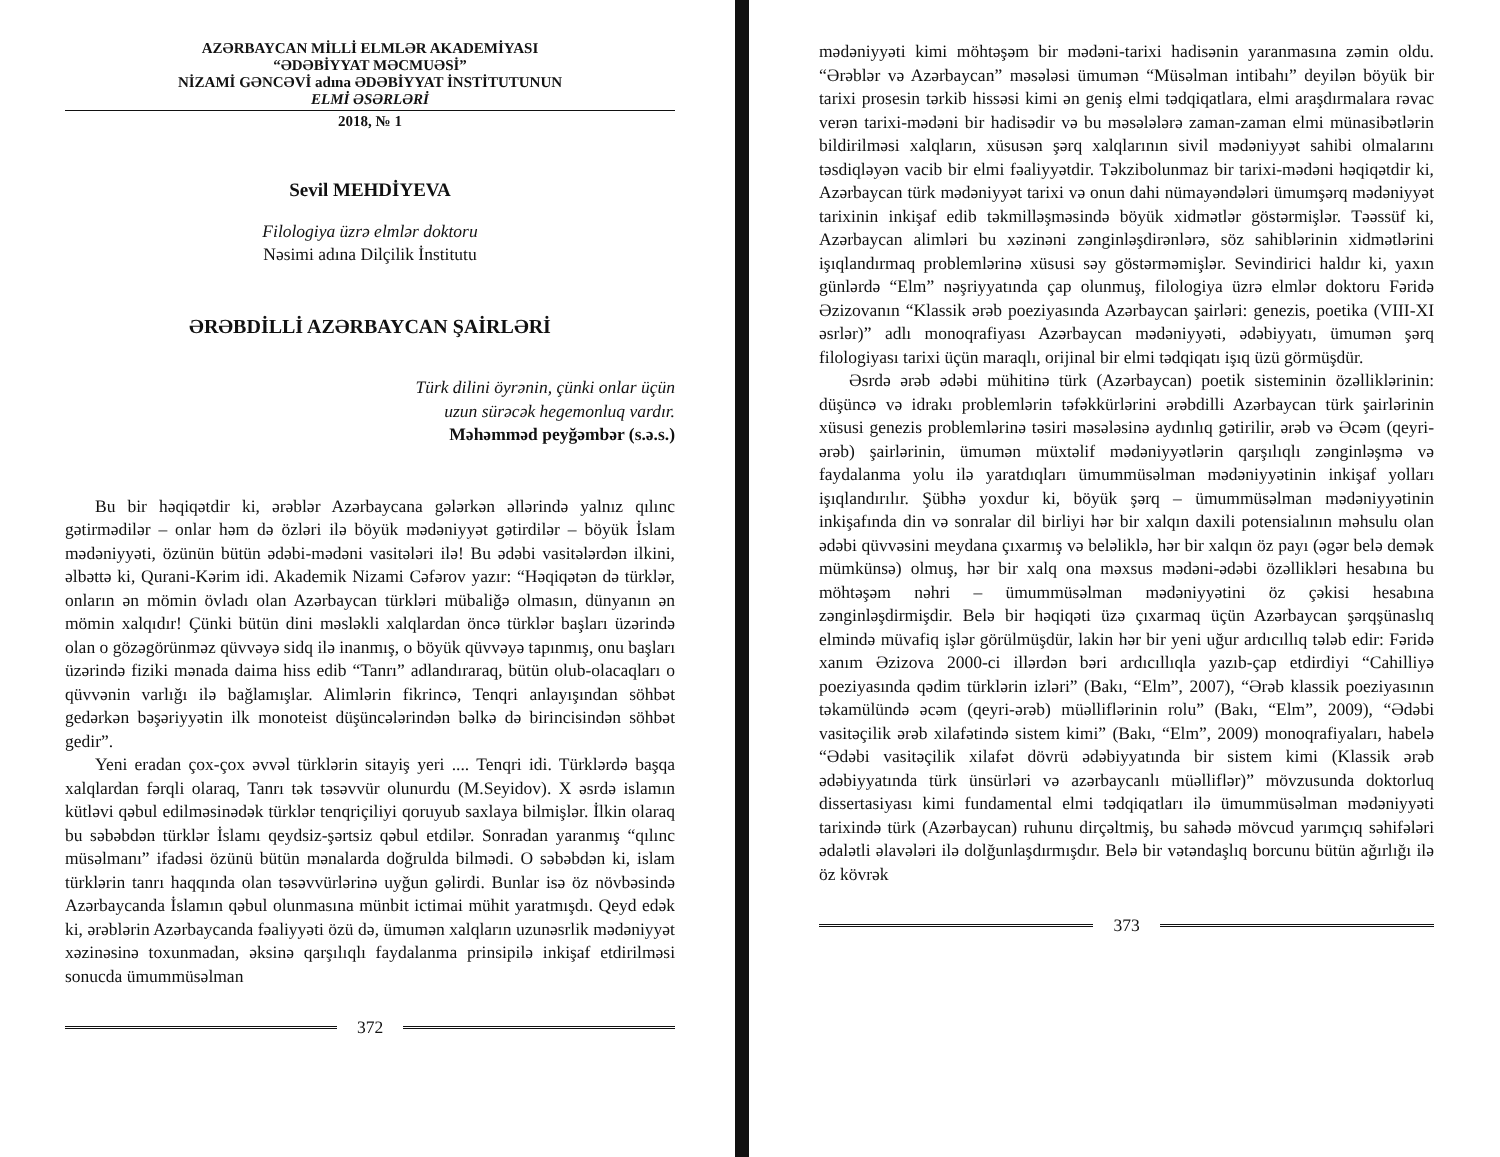AZƏRBAYCAN MİLLİ ELMLƏR AKADEMİYASI
“ƏDƏBİYYAT MƏCMUƏSİ”
NİZAMİ GƏNCƏVİ adına ƏDƏBİYYAT İNSTİTUTUNUN
ELMİ ƏSƏRLƏRİ
2018, № 1
Sevil MEHDİYEVA
Filologiya üzrə elmlər doktoru
Nəsimi adına Dilçilik İnstitutu
ƏRƏBDİLLİ AZƏRBAYCAN ŞAİRLƏRİ
Türk dilini öyrənin, çünki onlar üçün
uzun sürəcək hegemonluq vardır.
Məhəmməd peyğəmbər (s.ə.s.)
Bu bir həqiqətdir ki, ərəblər Azərbaycana gələrkən əllərində yalnız qılınc gətirmədilər – onlar həm də özləri ilə böyük mədəniyyət gətirdilər – böyük İslam mədəniyyəti, özünün bütün ədəbi-mədəni vasitələri ilə! Bu ədəbi vasitələrdən ilkini, əlbəttə ki, Qurani-Kərim idi. Akademik Nizami Cəfərov yazır: “Həqiqətən də türklər, onların ən mömin övladı olan Azərbaycan türkləri mübaliğə olmasın, dünyanın ən mömin xalqıdır! Çünki bütün dini məsləkli xalqlardan öncə türklər başları üzərində olan o gözəgörünməz qüvvəyə sidq ilə inanmış, o böyük qüvvəyə tapınmış, onu başları üzərində fiziki mənada daima hiss edib “Tanrı” adlandıraraq, bütün olub-olacaqları o qüvvənin varlığı ilə bağlamışlar. Alimlərin fikrincə, Tenqri anlayışından söhbət gedərkən bəşəriyyətin ilk monoteist düşüncələrindən bəlkə də birincisindən söhbət gedir”.
Yeni eradan çox-çox əvvəl türklərin sitayiş yeri .... Tenqri idi. Türklərdə başqa xalqlardan fərqli olaraq, Tanrı tək təsəvvür olunurdu (M.Seyidov). X əsrdə islamın kütləvi qəbul edilməsinədək türklər tenqriçiliyi qoruyub saxlaya bilmişlər. İlkin olaraq bu səbəbdən türklər İslamı qeydsiz-şərtsiz qəbul etdilər. Sonradan yaranmış “qılınc müsəlmanı” ifadəsi özünü bütün mənalarda doğrulda bilmədi. O səbəbdən ki, islam türklərin tanrı haqqında olan təsəvvürlərinə uyğun gəlirdi. Bunlar isə öz növbəsində Azərbaycanda İslamın qəbul olunmasına münbit ictimai mühit yaratmışdı. Qeyd edək ki, ərəblərin Azərbaycanda fəaliyyəti özü də, ümumən xalqların uzunəsrlik mədəniyyət xəzinəsinə toxunmadan, əksinə qarşılıqlı faydalanma prinsipilə inkişaf etdirilməsi sonucda ümummüsəlman
372
mədəniyyəti kimi möhtəşəm bir mədəni-tarixi hadisənin yaranmasına zəmin oldu. “Ərəblər və Azərbaycan” məsələsi ümumən “Müsəlman intibahı” deyilən böyük bir tarixi prosesin tərkib hissəsi kimi ən geniş elmi tədqiqatlara, elmi araşdırmalara rəvac verən tarixi-mədəni bir hadisədir və bu məsələlərə zaman-zaman elmi münasibətlərin bildirilməsi xalqların, xüsusən şərq xalqlarının sivil mədəniyyət sahibi olmalarını təsdiqləyən vacib bir elmi fəaliyyətdir. Təkzibolunmaz bir tarixi-mədəni həqiqətdir ki, Azərbaycan türk mədəniyyət tarixi və onun dahi nümayəndələri ümumşərq mədəniyyət tarixinin inkişaf edib təkmilləşməsində böyük xidmətlər göstərmişlər. Təəssüf ki, Azərbaycan alimləri bu xəzinəni zənginləşdirənlərə, söz sahiblərinin xidmətlərini işıqlandırmaq problemlərinə xüsusi səy göstərməmişlər. Sevindirici haldır ki, yaxın günlərdə “Elm” nəşriyyatında çap olunmuş, filologiya üzrə elmlər doktoru Fəridə Əzizovanın “Klassik ərəb poeziyasında Azərbaycan şairləri: genezis, poetika (VIII-XI əsrlər)” adlı monoqrafiyası Azərbaycan mədəniyyəti, ədəbiyyatı, ümumən şərq filologiyası tarixi üçün maraqlı, orijinal bir elmi tədqiqatı işıq üzü görmüşdür.
Əsrdə ərəb ədəbi mühitinə türk (Azərbaycan) poetik sisteminin özəlliklərinin: düşüncə və idrakı problemlərin təfəkkürlərini ərəbdilli Azərbaycan türk şairlərinin xüsusi genezis problemlərinə təsiri məsələsinə aydınlıq gətirilir, ərəb və Əcəm (qeyri-ərəb) şairlərinin, ümumən müxtəlif mədəniyyətlərin qarşılıqlı zənginləşmə və faydalanma yolu ilə yaratdıqları ümummüsəlman mədəniyyətinin inkişaf yolları işıqlandırılır. Şübhə yoxdur ki, böyük şərq – ümummüsəlman mədəniyyətinin inkişafında din və sonralar dil birliyi hər bir xalqın daxili potensialının məhsulu olan ədəbi qüvvəsini meydana çıxarmış və beləliklə, hər bir xalqın öz payı (əgər belə demək mümkünsə) olmuş, hər bir xalq ona məxsus mədəni-ədəbi özəllikləri hesabına bu möhtəşəm nəhri – ümummüsəlman mədəniyyətini öz çəkisi hesabına zənginləşdirmişdir. Belə bir həqiqəti üzə çıxarmaq üçün Azərbaycan şərqşünaslıq elmində müvafiq işlər görülmüşdür, lakin hər bir yeni uğur ardıcıllıq tələb edir: Fəridə xanım Əzizova 2000-ci illərdən bəri ardıcıllıqla yazıb-çap etdirdiyi “Cahilliyə poeziyasında qədim türklərin izləri” (Bakı, “Elm”, 2007), “Ərəb klassik poeziyasının təkamülündə əcəm (qeyri-ərəb) müəlliflərinin rolu” (Bakı, “Elm”, 2009), “Ədəbi vasitəçilik ərəb xilafətində sistem kimi” (Bakı, “Elm”, 2009) monoqrafiyaları, habelə “Ədəbi vasitəçilik xilafət dövrü ədəbiyyatında bir sistem kimi (Klassik ərəb ədəbiyyatında türk ünsürləri və azərbaycanlı müəlliflər)” mövzusunda doktorluq dissertasiyası kimi fundamental elmi tədqiqatları ilə ümummüsəlman mədəniyyəti tarixində türk (Azərbaycan) ruhunu dirçəltmiş, bu sahədə mövcud yarımçıq səhifələri ədalətli əlavələri ilə dolğunlaşdırmışdır. Belə bir vətəndaşlıq borcunu bütün ağırlığı ilə öz kövrək
373